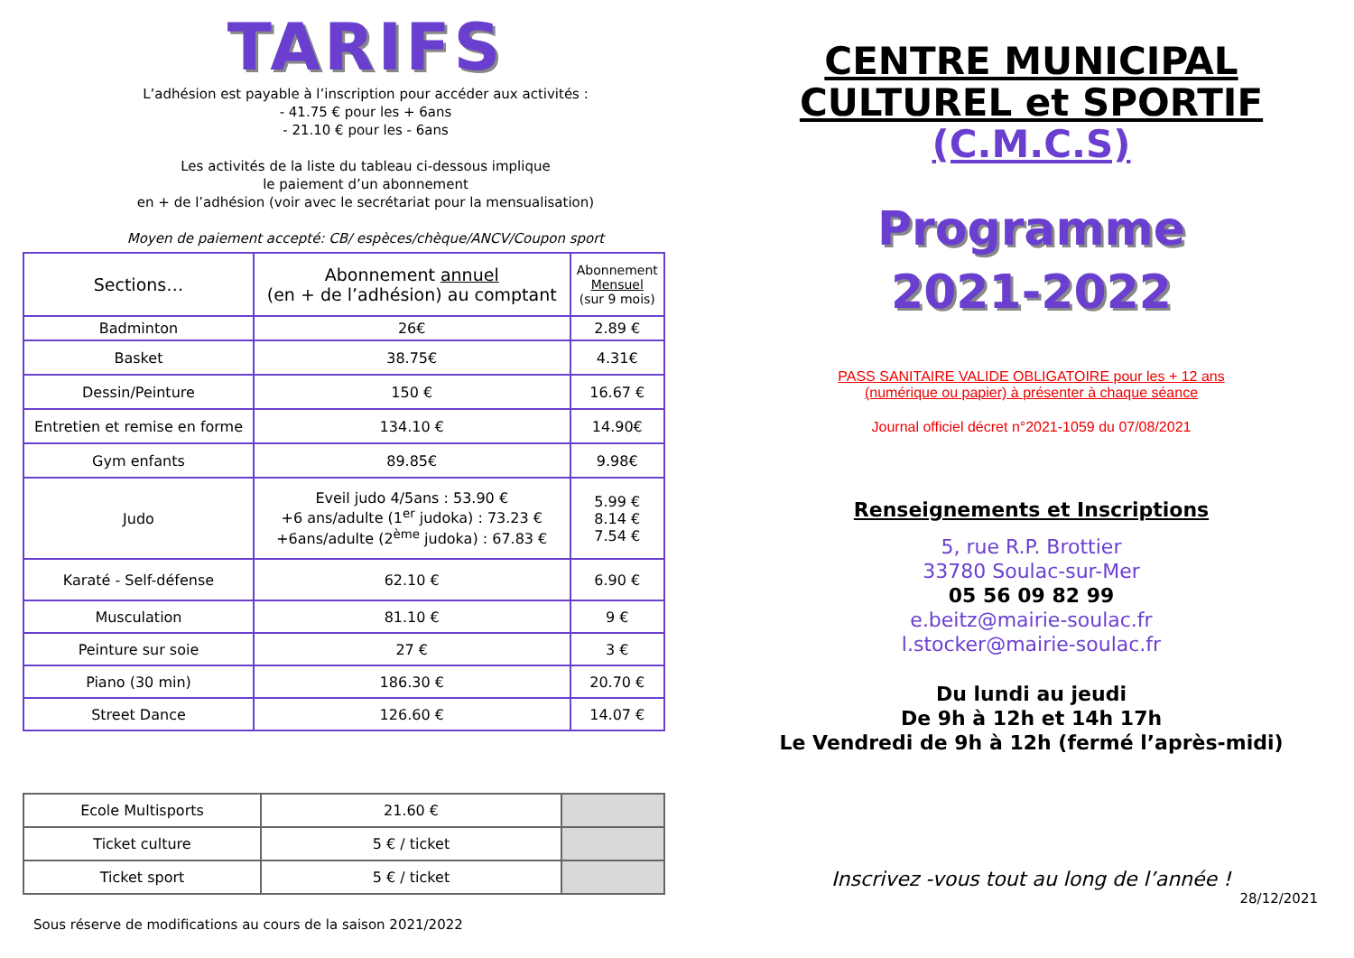TARIFS
L’adhésion est payable à l’inscription pour accéder aux activités :
- 41.75 € pour les + 6ans
- 21.10 € pour les - 6ans
Les activités de la liste du tableau ci-dessous implique
le paiement d’un abonnement
en + de l’adhésion (voir avec le secrétariat pour la mensualisation)
Moyen de paiement accepté: CB/ espèces/chèque/ANCV/Coupon sport
| Sections… | Abonnement annuel (en + de l’adhésion) au comptant | Abonnement Mensuel (sur 9 mois) |
| --- | --- | --- |
| Badminton | 26€ | 2.89 € |
| Basket | 38.75€ | 4.31€ |
| Dessin/Peinture | 150 € | 16.67 € |
| Entretien et remise en forme | 134.10 € | 14.90€ |
| Gym enfants | 89.85€ | 9.98€ |
| Judo | Eveil judo 4/5ans : 53.90 € +6 ans/adulte (1<sup>er</sup> judoka) : 73.23 € +6ans/adulte (2<sup>ème</sup> judoka) : 67.83 € | 5.99 € 8.14 € 7.54 € |
| Karaté - Self-défense | 62.10 € | 6.90 € |
| Musculation | 81.10 € | 9 € |
| Peinture sur soie | 27 € | 3 € |
| Piano (30 min) | 186.30 € | 20.70 € |
| Street Dance | 126.60 € | 14.07 € |
| Ecole Multisports | 21.60 € | |
| Ticket culture | 5 € / ticket | |
| Ticket sport | 5 € / ticket | |
Sous réserve de modifications au cours de la saison 2021/2022
CENTRE MUNICIPAL
CULTUREL et SPORTIF
(C.M.C.S)
Programme
2021-2022
PASS SANITAIRE VALIDE OBLIGATOIRE pour les + 12 ans
(numérique ou papier) à présenter à chaque séance
Journal officiel décret n°2021-1059 du 07/08/2021
Renseignements et Inscriptions
5, rue R.P. Brottier
33780 Soulac-sur-Mer
05 56 09 82 99
e.beitz@mairie-soulac.fr
l.stocker@mairie-soulac.fr
Du lundi au jeudi
De 9h à 12h et 14h 17h
Le Vendredi de 9h à 12h (fermé l’après-midi)
Inscrivez -vous tout au long de l’année !
28/12/2021